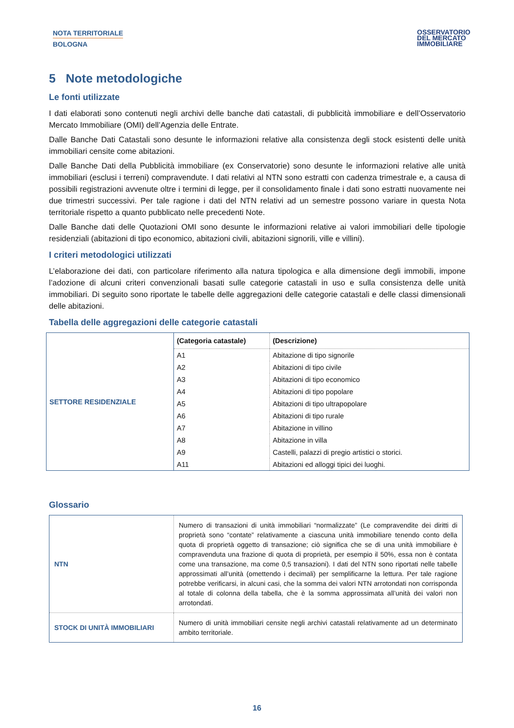NOTA TERRITORIALE
BOLOGNA
OSSERVATORIO
DEL MERCATO
IMMOBILIARE
5 Note metodologiche
Le fonti utilizzate
I dati elaborati sono contenuti negli archivi delle banche dati catastali, di pubblicità immobiliare e dell’Osservatorio Mercato Immobiliare (OMI) dell’Agenzia delle Entrate.
Dalle Banche Dati Catastali sono desunte le informazioni relative alla consistenza degli stock esistenti delle unità immobiliari censite come abitazioni.
Dalle Banche Dati della Pubblicità immobiliare (ex Conservatorie) sono desunte le informazioni relative alle unità immobiliari (esclusi i terreni) compravendute. I dati relativi al NTN sono estratti con cadenza trimestrale e, a causa di possibili registrazioni avvenute oltre i termini di legge, per il consolidamento finale i dati sono estratti nuovamente nei due trimestri successivi. Per tale ragione i dati del NTN relativi ad un semestre possono variare in questa Nota territoriale rispetto a quanto pubblicato nelle precedenti Note.
Dalle Banche dati delle Quotazioni OMI sono desunte le informazioni relative ai valori immobiliari delle tipologie residenziali (abitazioni di tipo economico, abitazioni civili, abitazioni signorili, ville e villini).
I criteri metodologici utilizzati
L’elaborazione dei dati, con particolare riferimento alla natura tipologica e alla dimensione degli immobili, impone l’adozione di alcuni criteri convenzionali basati sulle categorie catastali in uso e sulla consistenza delle unità immobiliari. Di seguito sono riportate le tabelle delle aggregazioni delle categorie catastali e delle classi dimensionali delle abitazioni.
Tabella delle aggregazioni delle categorie catastali
| SETTORE RESIDENZIALE | (Categoria catastale) | (Descrizione) |
| | A1 | Abitazione di tipo signorile |
| | A2 | Abitazioni di tipo civile |
| | A3 | Abitazioni di tipo economico |
| | A4 | Abitazioni di tipo popolare |
| | A5 | Abitazioni di tipo ultrapopolare |
| | A6 | Abitazioni di tipo rurale |
| | A7 | Abitazione in villino |
| | A8 | Abitazione in villa |
| | A9 | Castelli, palazzi di pregio artistici o storici. |
| | A11 | Abitazioni ed alloggi tipici dei luoghi. |
Glossario
| NTN | Numero di transazioni di unità immobiliari “normalizzate” (Le compravendite dei diritti di proprietà sono “contate” relativamente a ciascuna unità immobiliare tenendo conto della quota di proprietà oggetto di transazione; ciò significa che se di una unità immobiliare è compravenduta una frazione di quota di proprietà, per esempio il 50%, essa non è contata come una transazione, ma come 0,5 transazioni). I dati del NTN sono riportati nelle tabelle approssimati all’unità (omettendo i decimali) per semplificarne la lettura. Per tale ragione potrebbe verificarsi, in alcuni casi, che la somma dei valori NTN arrotondati non corrisponda al totale di colonna della tabella, che è la somma approssimata all’unità dei valori non arrotondati. |
| STOCK DI UNITÀ IMMOBILIARI | Numero di unità immobiliari censite negli archivi catastali relativamente ad un determinato ambito territoriale. |
16